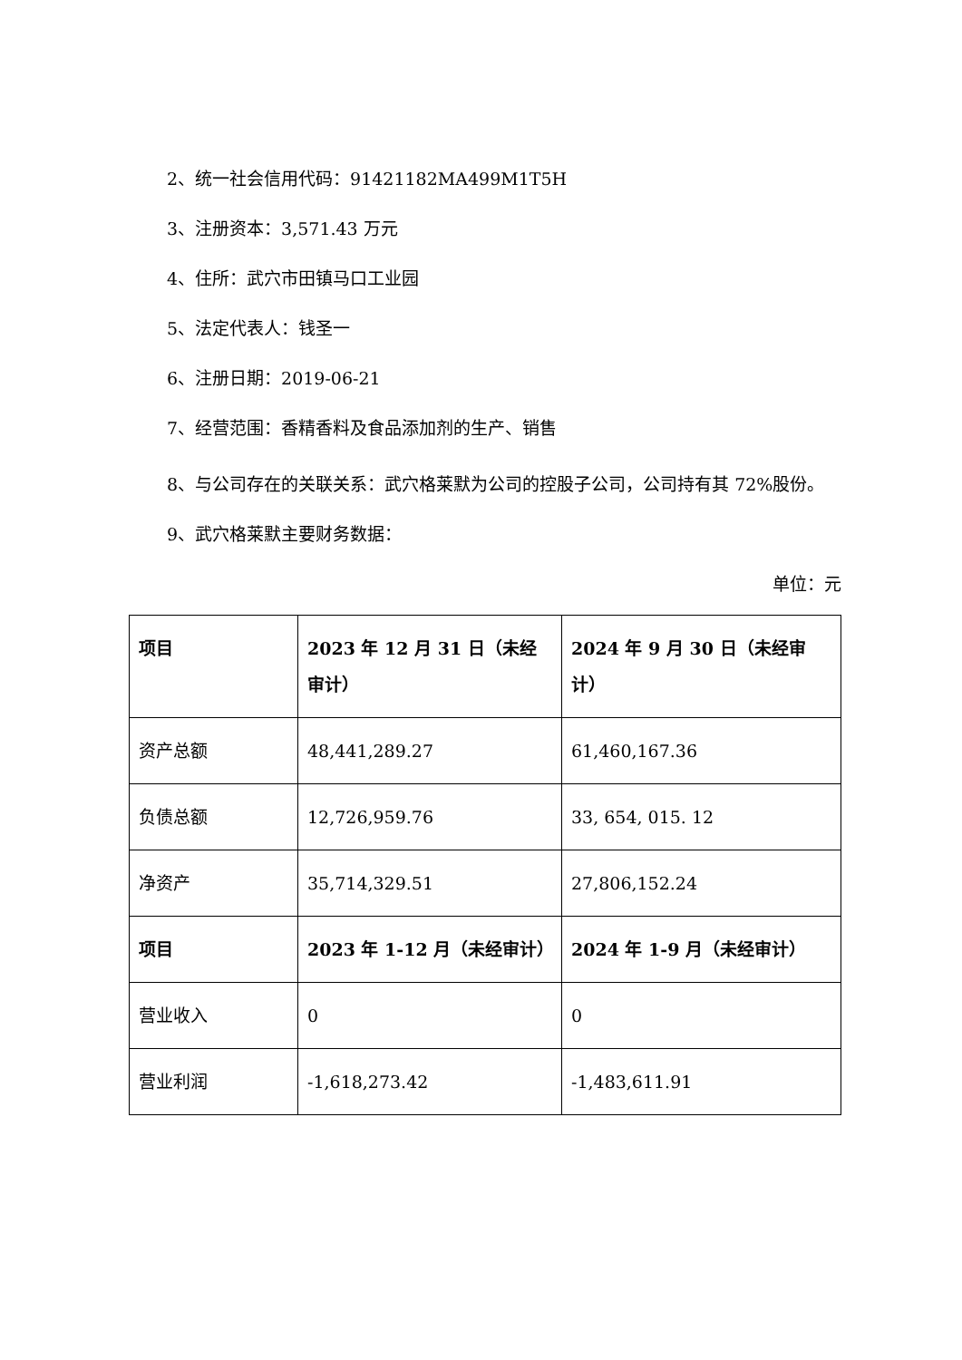2、统一社会信用代码：91421182MA499M1T5H
3、注册资本：3,571.43 万元
4、住所：武穴市田镇马口工业园
5、法定代表人：钱圣一
6、注册日期：2019-06-21
7、经营范围：香精香料及食品添加剂的生产、销售
8、与公司存在的关联关系：武穴格莱默为公司的控股子公司，公司持有其 72%股份。
9、武穴格莱默主要财务数据：
单位：元
| 项目 | 2023 年 12 月 31 日（未经审计） | 2024 年 9 月 30 日（未经审计） |
| --- | --- | --- |
| 资产总额 | 48,441,289.27 | 61,460,167.36 |
| 负债总额 | 12,726,959.76 | 33, 654, 015. 12 |
| 净资产 | 35,714,329.51 | 27,806,152.24 |
| 项目 | 2023 年 1-12 月（未经审计） | 2024 年 1-9 月（未经审计） |
| 营业收入 | 0 | 0 |
| 营业利润 | -1,618,273.42 | -1,483,611.91 |